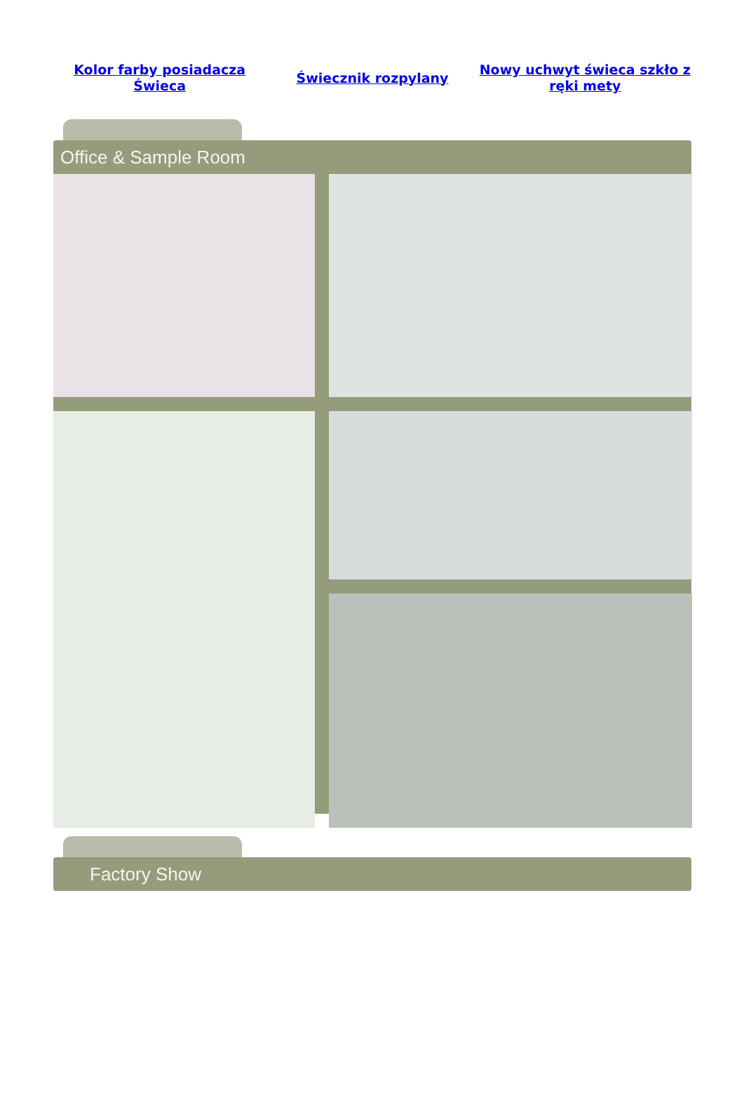Kolor farby posiadacza Świeca Świecznik rozpylany Nowy uchwyt świeca szkło z ręki mety
Office & Sample Room
Factory Show